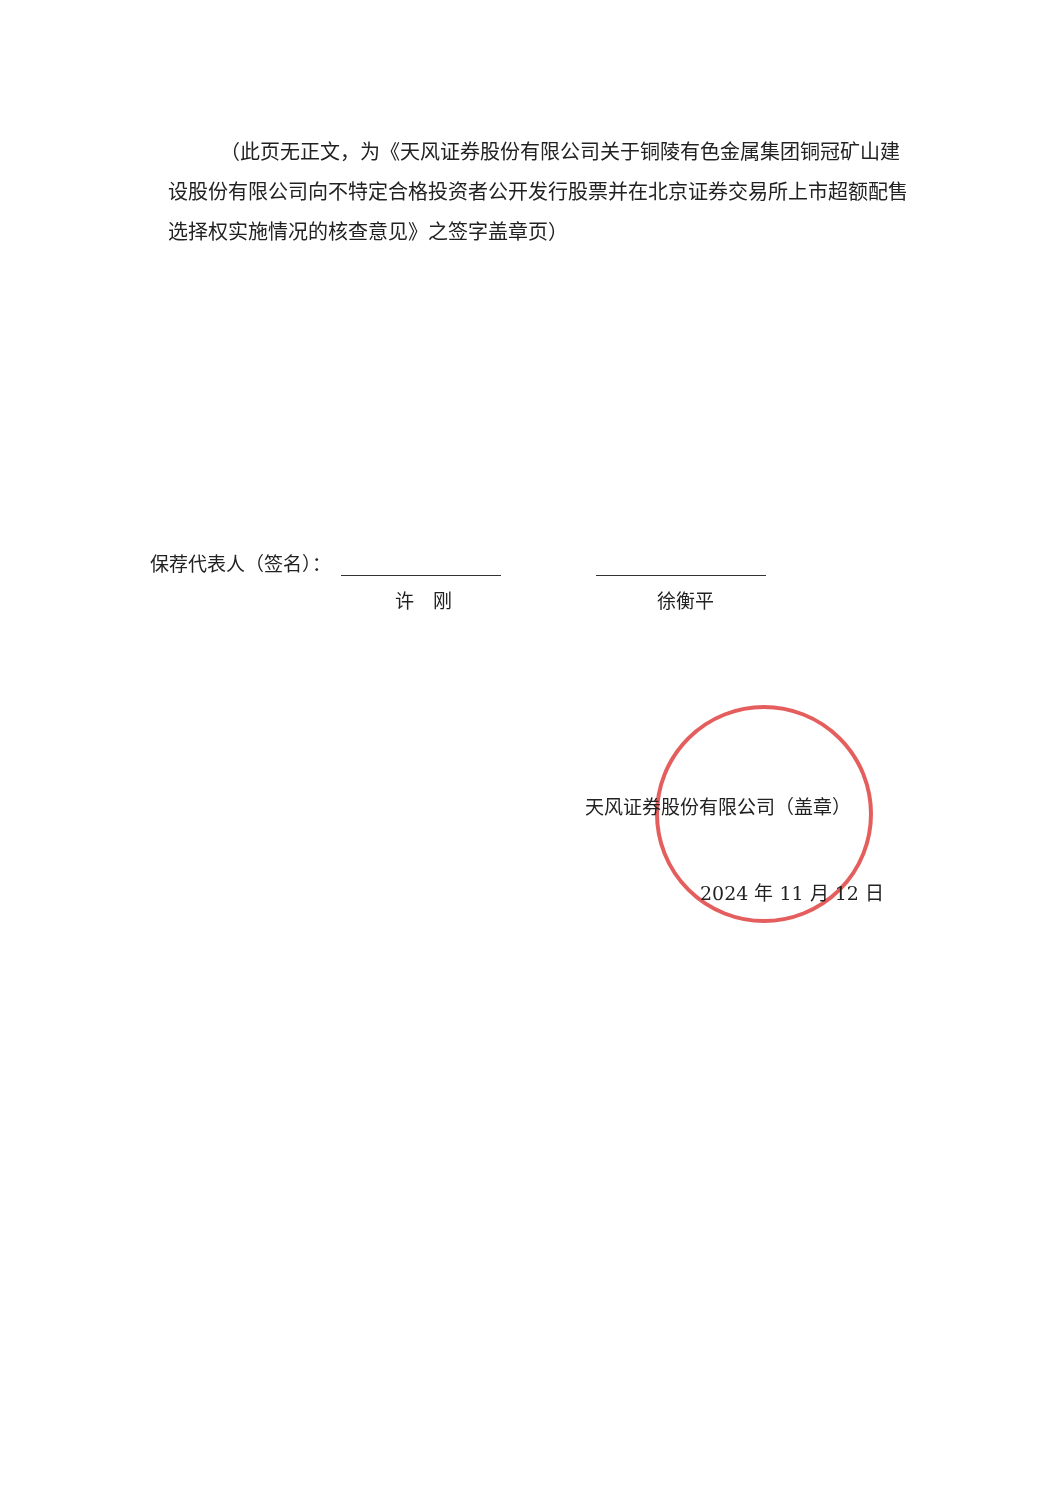（此页无正文，为《天风证券股份有限公司关于铜陵有色金属集团铜冠矿山建设股份有限公司向不特定合格投资者公开发行股票并在北京证券交易所上市超额配售选择权实施情况的核查意见》之签字盖章页）
保荐代表人（签名）：
许　刚 徐衡平
天风证券股份有限公司（盖章）
2024 年 11 月 12 日